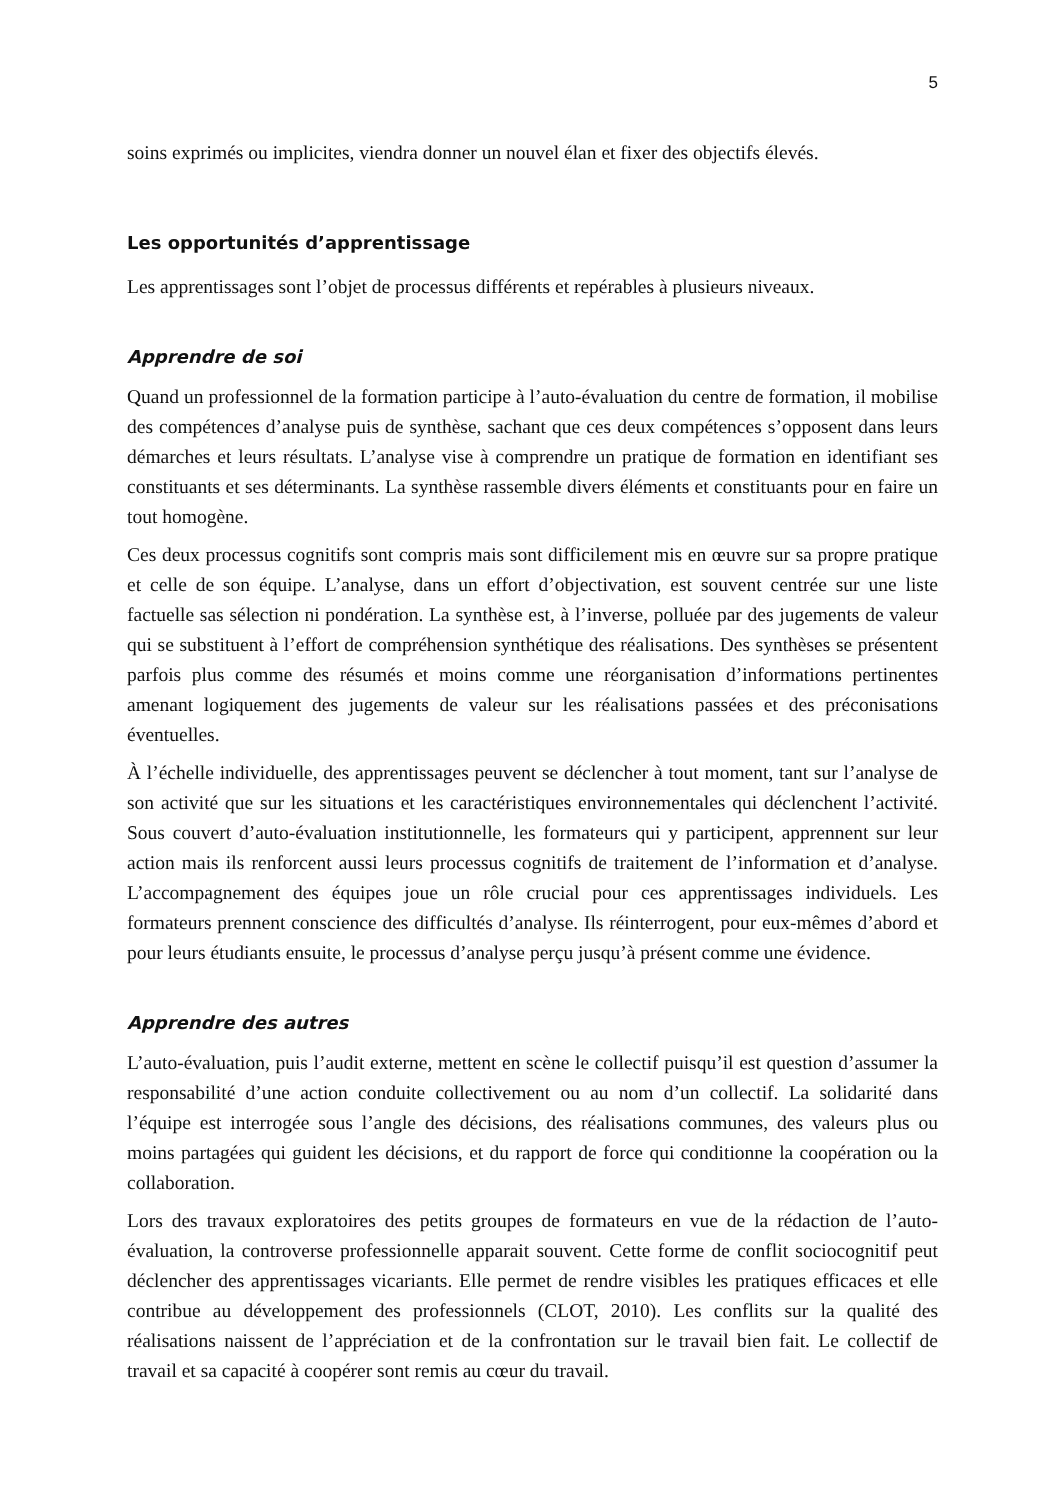5
soins exprimés ou implicites, viendra donner un nouvel élan et fixer des objectifs élevés.
Les opportunités d’apprentissage
Les apprentissages sont l’objet de processus différents et repérables à plusieurs niveaux.
Apprendre de soi
Quand un professionnel de la formation participe à l’auto-évaluation du centre de formation, il mobilise des compétences d’analyse puis de synthèse, sachant que ces deux compétences s’opposent dans leurs démarches et leurs résultats. L’analyse vise à comprendre un pratique de formation en identifiant ses constituants et ses déterminants. La synthèse rassemble divers éléments et constituants pour en faire un tout homogène.
Ces deux processus cognitifs sont compris mais sont difficilement mis en œuvre sur sa propre pratique et celle de son équipe. L’analyse, dans un effort d’objectivation, est souvent centrée sur une liste factuelle sas sélection ni pondération. La synthèse est, à l’inverse, polluée par des jugements de valeur qui se substituent à l’effort de compréhension synthétique des réalisations. Des synthèses se présentent parfois plus comme des résumés et moins comme une réorganisation d’informations pertinentes amenant logiquement des jugements de valeur sur les réalisations passées et des préconisations éventuelles.
À l’échelle individuelle, des apprentissages peuvent se déclencher à tout moment, tant sur l’analyse de son activité que sur les situations et les caractéristiques environnementales qui déclenchent l’activité. Sous couvert d’auto-évaluation institutionnelle, les formateurs qui y participent, apprennent sur leur action mais ils renforcent aussi leurs processus cognitifs de traitement de l’information et d’analyse. L’accompagnement des équipes joue un rôle crucial pour ces apprentissages individuels. Les formateurs prennent conscience des difficultés d’analyse. Ils réinterrogent, pour eux-mêmes d’abord et pour leurs étudiants ensuite, le processus d’analyse perçu jusqu’à présent comme une évidence.
Apprendre des autres
L’auto-évaluation, puis l’audit externe, mettent en scène le collectif puisqu’il est question d’assumer la responsabilité d’une action conduite collectivement ou au nom d’un collectif. La solidarité dans l’équipe est interrogée sous l’angle des décisions, des réalisations communes, des valeurs plus ou moins partagées qui guident les décisions, et du rapport de force qui conditionne la coopération ou la collaboration.
Lors des travaux exploratoires des petits groupes de formateurs en vue de la rédaction de l’auto-évaluation, la controverse professionnelle apparait souvent. Cette forme de conflit sociocognitif peut déclencher des apprentissages vicariants. Elle permet de rendre visibles les pratiques efficaces et elle contribue au développement des professionnels (CLOT, 2010). Les conflits sur la qualité des réalisations naissent de l’appréciation et de la confrontation sur le travail bien fait. Le collectif de travail et sa capacité à coopérer sont remis au cœur du travail.